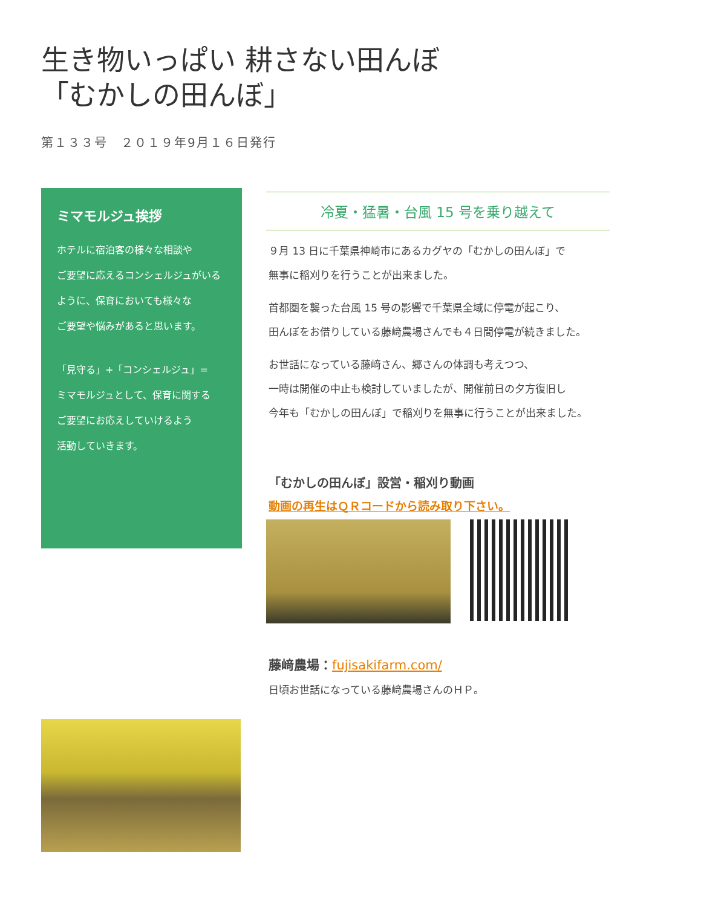生き物いっぱい 耕さない田んぼ
「むかしの田んぼ」
第１３３号　２０１９年9月１６日発行
ミマモルジュ挨拶
ホテルに宿泊客の様々な相談や
ご要望に応えるコンシェルジュがいる
ように、保育においても様々な
ご要望や悩みがあると思います。
「見守る」+「コンシェルジュ」=
ミマモルジュとして、保育に関する
ご要望にお応えしていけるよう
活動していきます。
冷夏・猛暑・台風 15 号を乗り越えて
９月 13 日に千葉県神崎市にあるカグヤの「むかしの田んぼ」で
無事に稲刈りを行うことが出来ました。
首都圏を襲った台風 15 号の影響で千葉県全域に停電が起こり、
田んぼをお借りしている藤﨑農場さんでも４日間停電が続きました。
お世話になっている藤﨑さん、郷さんの体調も考えつつ、
一時は開催の中止も検討していましたが、開催前日の夕方復旧し
今年も「むかしの田んぼ」で稲刈りを無事に行うことが出来ました。
「むかしの田んぼ」設営・稲刈り動画
動画の再生はＱＲコードから読み取り下さい。
藤﨑農場：fujisakifarm.com/
日頃お世話になっている藤﨑農場さんのＨＰ。